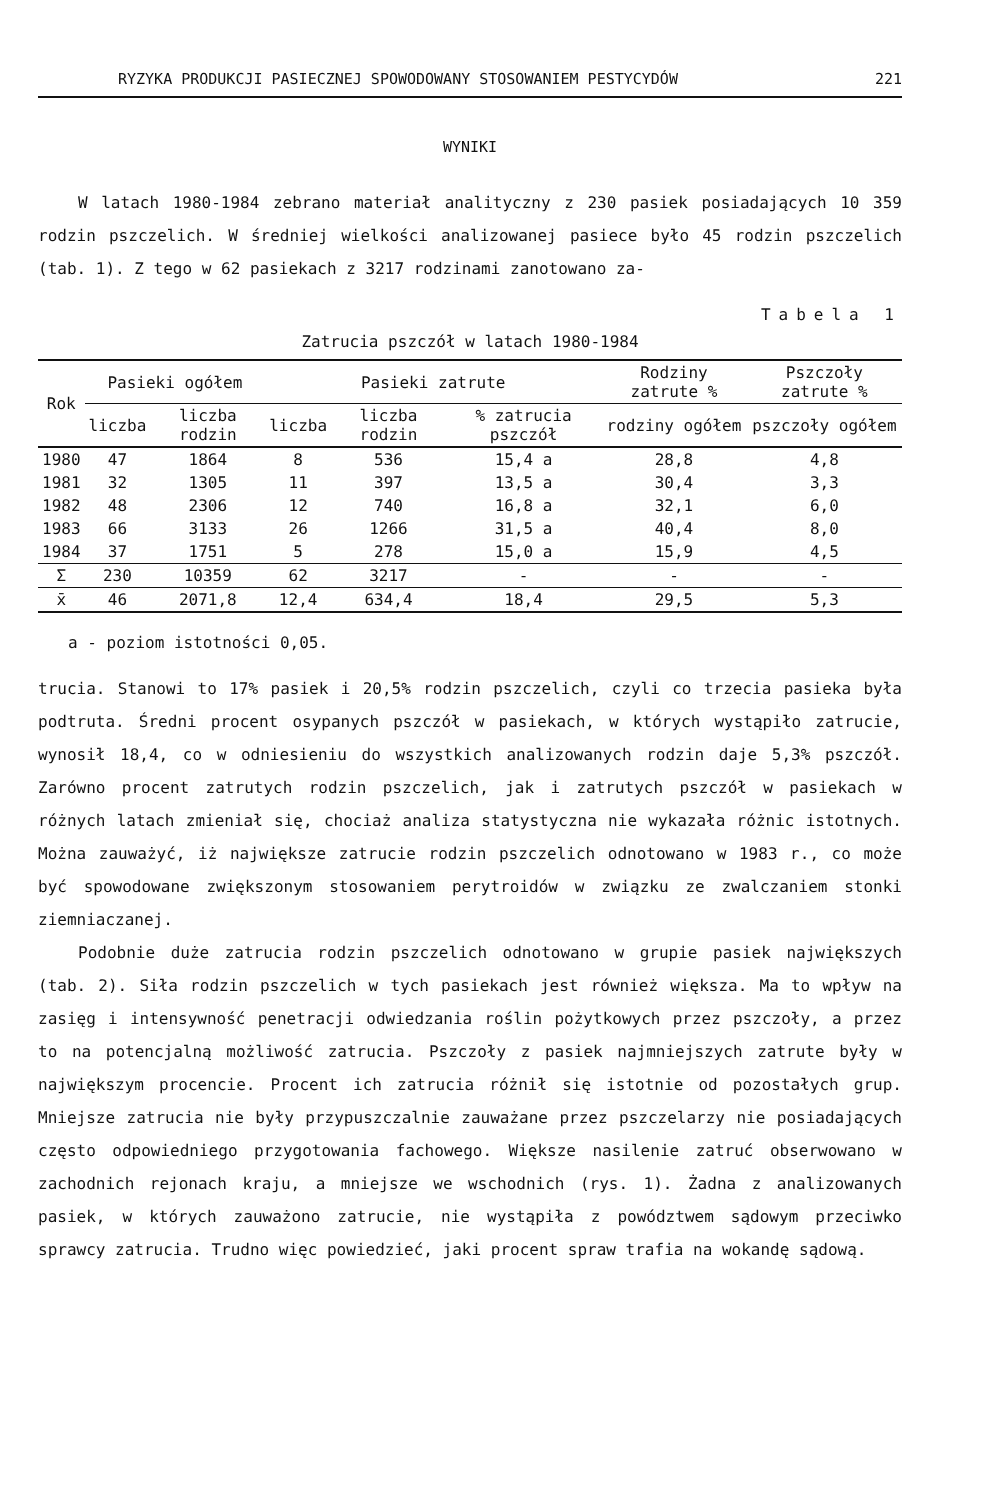RYZYKA PRODUKCJI PASIECZNEJ SPOWODOWANY STOSOWANIEM PESTYCYDÓW 221
WYNIKI
W latach 1980-1984 zebrano materiał analityczny z 230 pasiek posiadających 10 359 rodzin pszczelich. W średniej wielkości analizowanej pasiece było 45 rodzin pszczelich (tab. 1). Z tego w 62 pasiekach z 3217 rodzinami zanotowano za-
Tabela 1
Zatrucia pszczół w latach 1980-1984
| Rok | Pasieki ogółem | | Pasieki zatrute | | | Rodziny zatrute % | Pszczoły zatrute % |
| --- | --- | --- | --- | --- | --- | --- | --- |
| | liczba | liczba rodzin | liczba | liczba rodzin | % zatrucia pszczół | rodziny ogółem | pszczoły ogółem |
| 1980 | 47 | 1864 | 8 | 536 | 15,4 a | 28,8 | 4,8 |
| 1981 | 32 | 1305 | 11 | 397 | 13,5 a | 30,4 | 3,3 |
| 1982 | 48 | 2306 | 12 | 740 | 16,8 a | 32,1 | 6,0 |
| 1983 | 66 | 3133 | 26 | 1266 | 31,5 a | 40,4 | 8,0 |
| 1984 | 37 | 1751 | 5 | 278 | 15,0 a | 15,9 | 4,5 |
| Σ | 230 | 10359 | 62 | 3217 | - | - | - |
| x̄ | 46 | 2071,8 | 12,4 | 634,4 | 18,4 | 29,5 | 5,3 |
a - poziom istotności 0,05.
trucia. Stanowi to 17% pasiek i 20,5% rodzin pszczelich, czyli co trzecia pasieka była podtruta. Średni procent osypanych pszczół w pasiekach, w których wystąpiło zatrucie, wynosił 18,4, co w odniesieniu do wszystkich analizowanych rodzin daje 5,3% pszczół. Zarówno procent zatrutych rodzin pszczelich, jak i zatrutych pszczół w pasiekach w różnych latach zmieniał się, chociaż analiza statystyczna nie wykazała różnic istotnych. Można zauważyć, iż największe zatrucie rodzin pszczelich odnotowano w 1983 r., co może być spowodowane zwiększonym stosowaniem perytroidów w związku ze zwalczaniem stonki ziemniaczanej.
Podobnie duże zatrucia rodzin pszczelich odnotowano w grupie pasiek największych (tab. 2). Siła rodzin pszczelich w tych pasiekach jest również większa. Ma to wpływ na zasięg i intensywność penetracji odwiedzania roślin pożytkowych przez pszczoły, a przez to na potencjalną możliwość zatrucia. Pszczoły z pasiek najmniejszych zatrute były w największym procencie. Procent ich zatrucia różnił się istotnie od pozostałych grup. Mniejsze zatrucia nie były przypuszczalnie zauważane przez pszczelarzy nie posiadających często odpowiedniego przygotowania fachowego. Większe nasilenie zatruć obserwowano w zachodnich rejonach kraju, a mniejsze we wschodnich (rys. 1). Żadna z analizowanych pasiek, w których zauważono zatrucie, nie wystąpiła z powództwem sądowym przeciwko sprawcy zatrucia. Trudno więc powiedzieć, jaki procent spraw trafia na wokandę sądową.